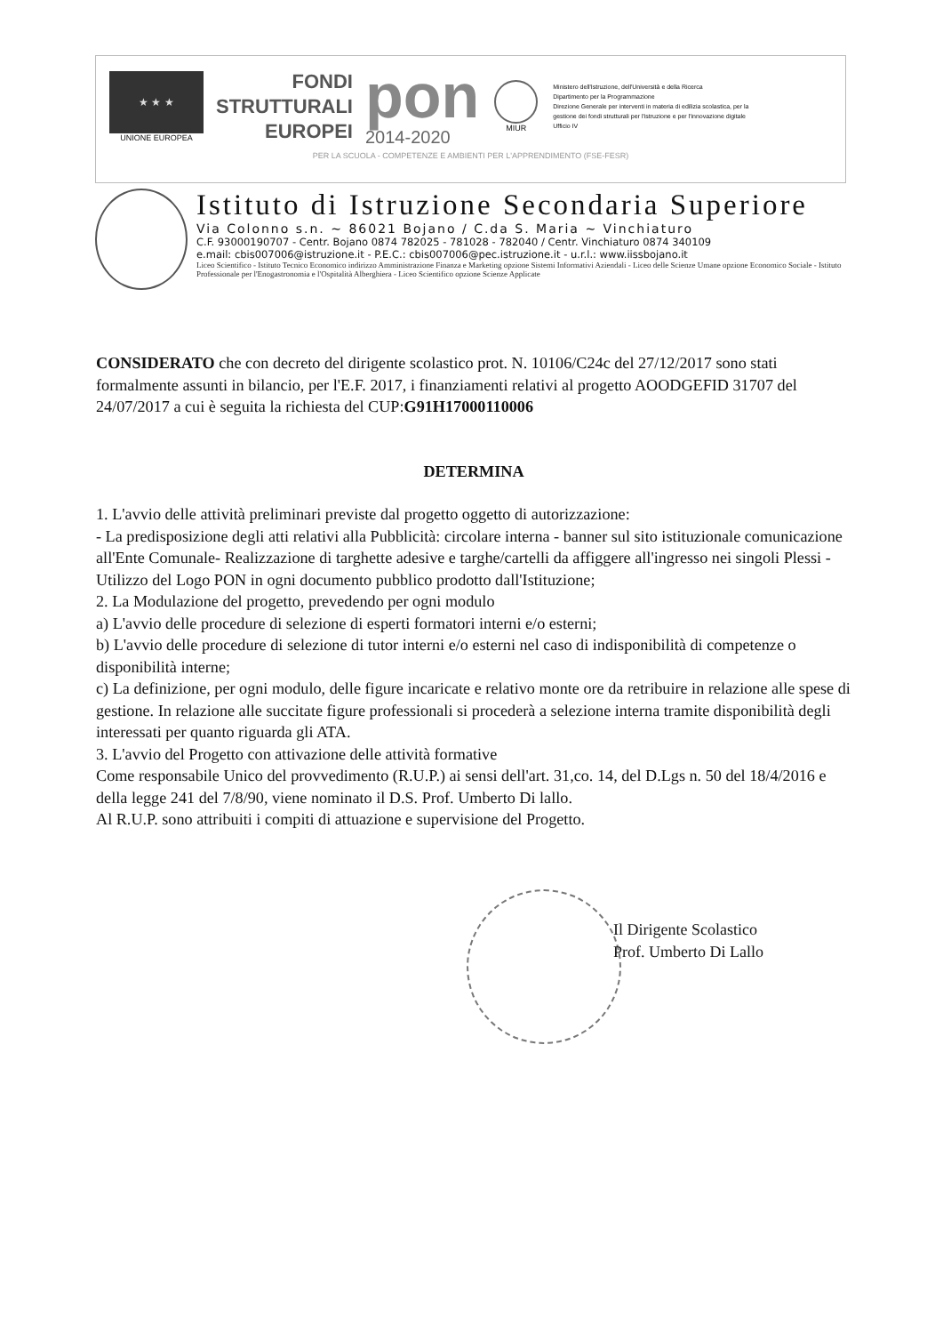★ ★ ★
UNIONE EUROPEA
FONDI
STRUTTURALI
EUROPEI
pon
2014-2020
MIUR
Ministero dell'Istruzione, dell'Università e della Ricerca
Dipartimento per la Programmazione
Direzione Generale per interventi in materia di edilizia scolastica, per la gestione dei fondi strutturali per l'istruzione e per l'innovazione digitale
Ufficio IV
PER LA SCUOLA - COMPETENZE E AMBIENTI PER L'APPRENDIMENTO (FSE-FESR)
Istituto di Istruzione Secondaria Superiore
Via Colonno s.n. ~ 86021 Bojano / C.da S. Maria ~ Vinchiaturo
C.F. 93000190707 - Centr. Bojano 0874 782025 - 781028 - 782040 / Centr. Vinchiaturo 0874 340109
e.mail: cbis007006@istruzione.it - P.E.C.: cbis007006@pec.istruzione.it - u.r.l.: www.iissbojano.it
Liceo Scientifico - Istituto Tecnico Economico indirizzo Amministrazione Finanza e Marketing opzione Sistemi Informativi Aziendali - Liceo delle Scienze Umane opzione Economico Sociale - Istituto Professionale per l'Enogastronomia e l'Ospitalità Alberghiera - Liceo Scientifico opzione Scienze Applicate
CONSIDERATO che con decreto del dirigente scolastico prot. N. 10106/C24c del 27/12/2017 sono stati formalmente assunti in bilancio, per l'E.F. 2017, i finanziamenti relativi al progetto AOODGEFID 31707 del 24/07/2017 a cui è seguita la richiesta del CUP:G91H17000110006
DETERMINA
1. L'avvio delle attività preliminari previste dal progetto oggetto di autorizzazione:
- La predisposizione degli atti relativi alla Pubblicità: circolare interna - banner sul sito istituzionale comunicazione all'Ente Comunale- Realizzazione di targhette adesive e targhe/cartelli da affiggere all'ingresso nei singoli Plessi - Utilizzo del Logo PON in ogni documento pubblico prodotto dall'Istituzione;
2. La Modulazione del progetto, prevedendo per ogni modulo
a) L'avvio delle procedure di selezione di esperti formatori interni e/o esterni;
b) L'avvio delle procedure di selezione di tutor interni e/o esterni nel caso di indisponibilità di competenze o disponibilità interne;
c) La definizione, per ogni modulo, delle figure incaricate e relativo monte ore da retribuire in relazione alle spese di gestione. In relazione alle succitate figure professionali si procederà a selezione interna tramite disponibilità degli interessati per quanto riguarda gli ATA.
3. L'avvio del Progetto con attivazione delle attività formative
Come responsabile Unico del provvedimento (R.U.P.) ai sensi dell'art. 31,co. 14, del D.Lgs n. 50 del 18/4/2016 e della legge 241 del 7/8/90, viene nominato il D.S. Prof. Umberto Di lallo.
Al R.U.P. sono attribuiti i compiti di attuazione e supervisione del Progetto.
Il Dirigente Scolastico
Prof. Umberto Di Lallo